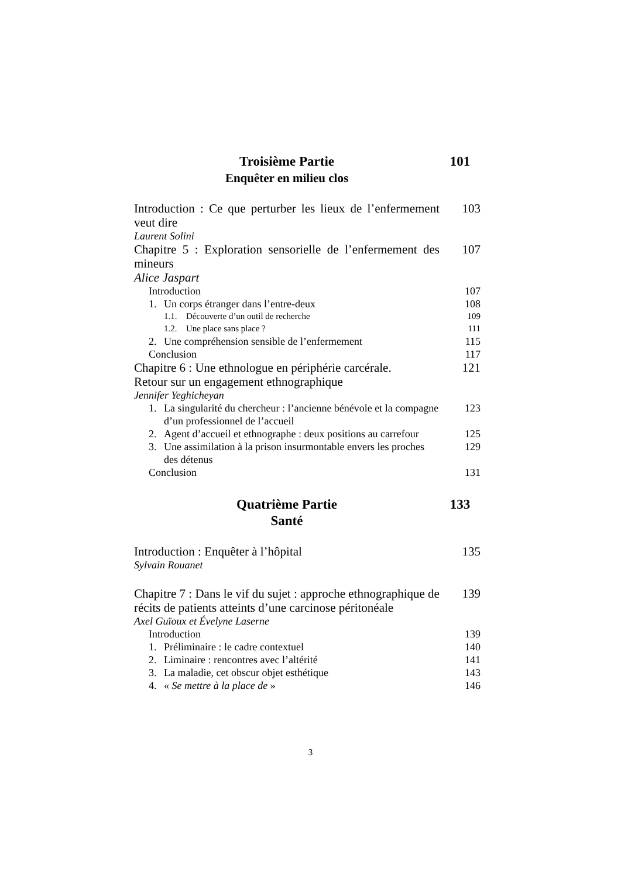Troisième Partie
Enquêter en milieu clos
101
Introduction : Ce que perturber les lieux de l’enfermement veut dire
103
Laurent Solini
Chapitre 5 : Exploration sensorielle de l’enfermement des mineurs
107
Alice Jaspart
Introduction 107
1. Un corps étranger dans l’entre-deux
108
1.1. Découverte d’un outil de recherche
109
1.2. Une place sans place ? 111
2. Une compréhension sensible de l’enfermement
115
Conclusion 117
Chapitre 6 : Une ethnologue en périphérie carcérale.
Retour sur un engagement ethnographique
121
Jennifer Yeghicheyan
1. La singularité du chercheur : l’ancienne bénévole et la compagne d’un professionnel de l’accueil
123
2. Agent d’accueil et ethnographe : deux positions au carrefour
125
3. Une assimilation à la prison insurmontable envers les proches des détenus
129
Conclusion 131
Quatrième Partie
Santé
133
Introduction : Enquêter à l’hôpital
135
Sylvain Rouanet
Chapitre 7 : Dans le vif du sujet : approche ethnographique de récits de patients atteints d’une carcinose péritonéale
139
Axel Guïoux et Évelyne Laserne
Introduction 139
1. Préliminaire : le cadre contextuel
140
2. Liminaire : rencontres avec l’altérité
141
3. La maladie, cet obscur objet esthétique
143
4. « Se mettre à la place de » 146
3